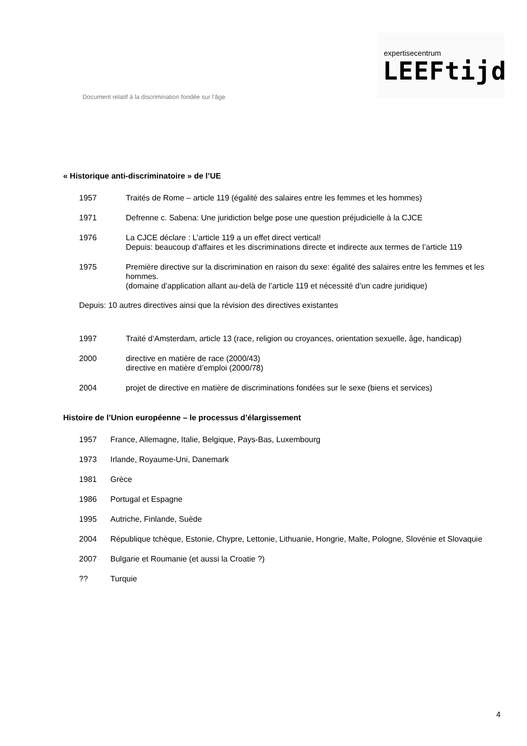Document relatif à la discrimination fondée sur l’âge
expertisecentrum
LEEFtijd
« Historique anti-discriminatoire » de l’UE
1957 Traités de Rome – article 119 (égalité des salaires entre les femmes et les hommes)
1971 Defrenne c. Sabena: Une juridiction belge pose une question préjudicielle à la CJCE
1976 La CJCE déclare : L’article 119 a un effet direct vertical!
Depuis: beaucoup d’affaires et les discriminations directe et indirecte aux termes de l’article 119
1975 Première directive sur la discrimination en raison du sexe: égalité des salaires entre les femmes et les hommes.
(domaine d’application allant au-delà de l’article 119 et nécessité d’un cadre juridique)
Depuis: 10 autres directives ainsi que la révision des directives existantes
1997 Traité d’Amsterdam, article 13 (race, religion ou croyances, orientation sexuelle, âge, handicap)
2000 directive en matière de race (2000/43)
directive en matière d’emploi (2000/78)
2004 projet de directive en matière de discriminations fondées sur le sexe (biens et services)
Histoire de l’Union européenne – le processus d’élargissement
1957 France, Allemagne, Italie, Belgique, Pays-Bas, Luxembourg
1973 Irlande, Royaume-Uni, Danemark
1981 Grèce
1986 Portugal et Espagne
1995 Autriche, Finlande, Suède
2004 République tchèque, Estonie, Chypre, Lettonie, Lithuanie, Hongrie, Malte, Pologne, Slovénie et Slovaquie
2007 Bulgarie et Roumanie (et aussi la Croatie ?)
?? Turquie
4